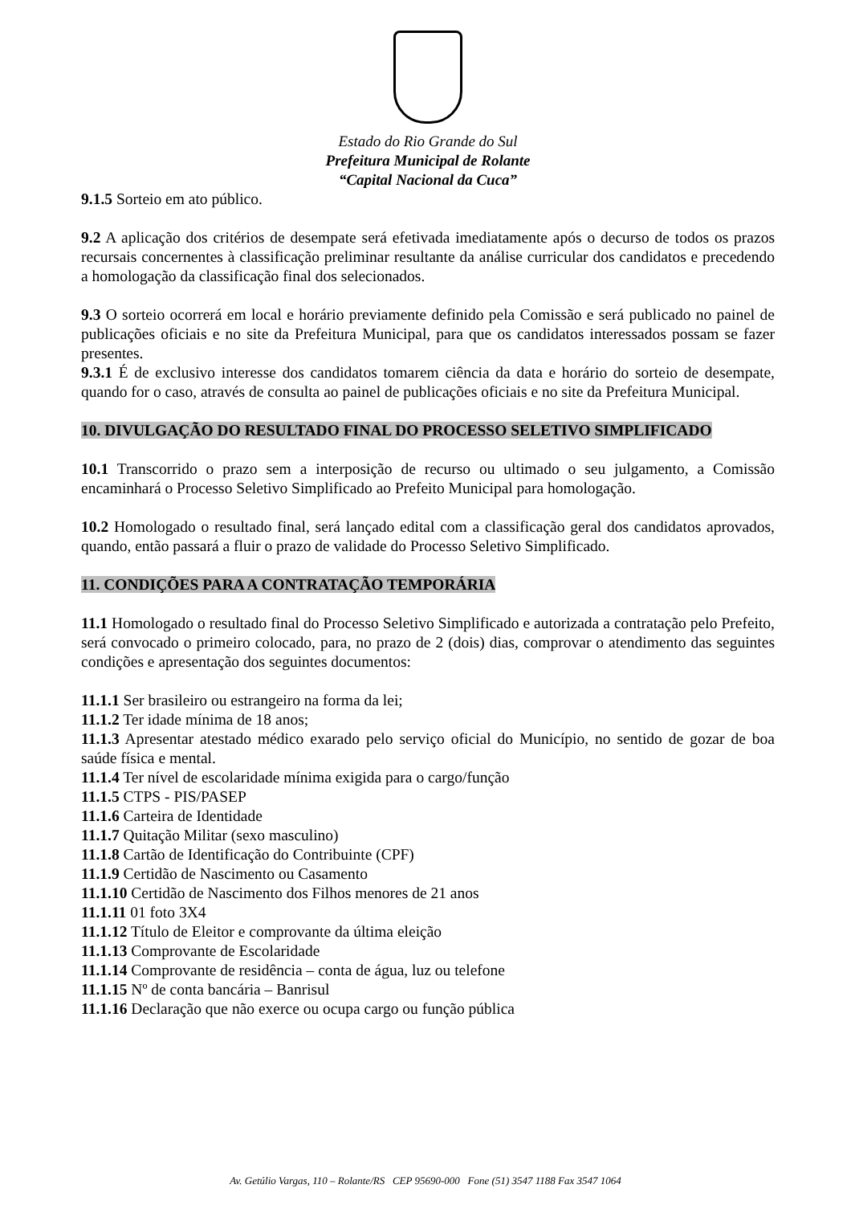Estado do Rio Grande do Sul
Prefeitura Municipal de Rolante
“Capital Nacional da Cuca”
9.1.5 Sorteio em ato público.
9.2 A aplicação dos critérios de desempate será efetivada imediatamente após o decurso de todos os prazos recursais concernentes à classificação preliminar resultante da análise curricular dos candidatos e precedendo a homologação da classificação final dos selecionados.
9.3 O sorteio ocorrerá em local e horário previamente definido pela Comissão e será publicado no painel de publicações oficiais e no site da Prefeitura Municipal, para que os candidatos interessados possam se fazer presentes.
9.3.1 É de exclusivo interesse dos candidatos tomarem ciência da data e horário do sorteio de desempate, quando for o caso, através de consulta ao painel de publicações oficiais e no site da Prefeitura Municipal.
10. DIVULGAÇÃO DO RESULTADO FINAL DO PROCESSO SELETIVO SIMPLIFICADO
10.1 Transcorrido o prazo sem a interposição de recurso ou ultimado o seu julgamento, a Comissão encaminhará o Processo Seletivo Simplificado ao Prefeito Municipal para homologação.
10.2 Homologado o resultado final, será lançado edital com a classificação geral dos candidatos aprovados, quando, então passará a fluir o prazo de validade do Processo Seletivo Simplificado.
11. CONDIÇÕES PARA A CONTRATAÇÃO TEMPORÁRIA
11.1 Homologado o resultado final do Processo Seletivo Simplificado e autorizada a contratação pelo Prefeito, será convocado o primeiro colocado, para, no prazo de 2 (dois) dias, comprovar o atendimento das seguintes condições e apresentação dos seguintes documentos:
11.1.1 Ser brasileiro ou estrangeiro na forma da lei;
11.1.2 Ter idade mínima de 18 anos;
11.1.3 Apresentar atestado médico exarado pelo serviço oficial do Município, no sentido de gozar de boa saúde física e mental.
11.1.4 Ter nível de escolaridade mínima exigida para o cargo/função
11.1.5 CTPS - PIS/PASEP
11.1.6 Carteira de Identidade
11.1.7 Quitação Militar (sexo masculino)
11.1.8 Cartão de Identificação do Contribuinte (CPF)
11.1.9 Certidão de Nascimento ou Casamento
11.1.10 Certidão de Nascimento dos Filhos menores de 21 anos
11.1.11 01 foto 3X4
11.1.12 Título de Eleitor e comprovante da última eleição
11.1.13 Comprovante de Escolaridade
11.1.14 Comprovante de residência – conta de água, luz ou telefone
11.1.15 Nº de conta bancária – Banrisul
11.1.16 Declaração que não exerce ou ocupa cargo ou função pública
Av. Getúlio Vargas, 110 – Rolante/RS CEP 95690-000 Fone (51) 3547 1188 Fax 3547 1064